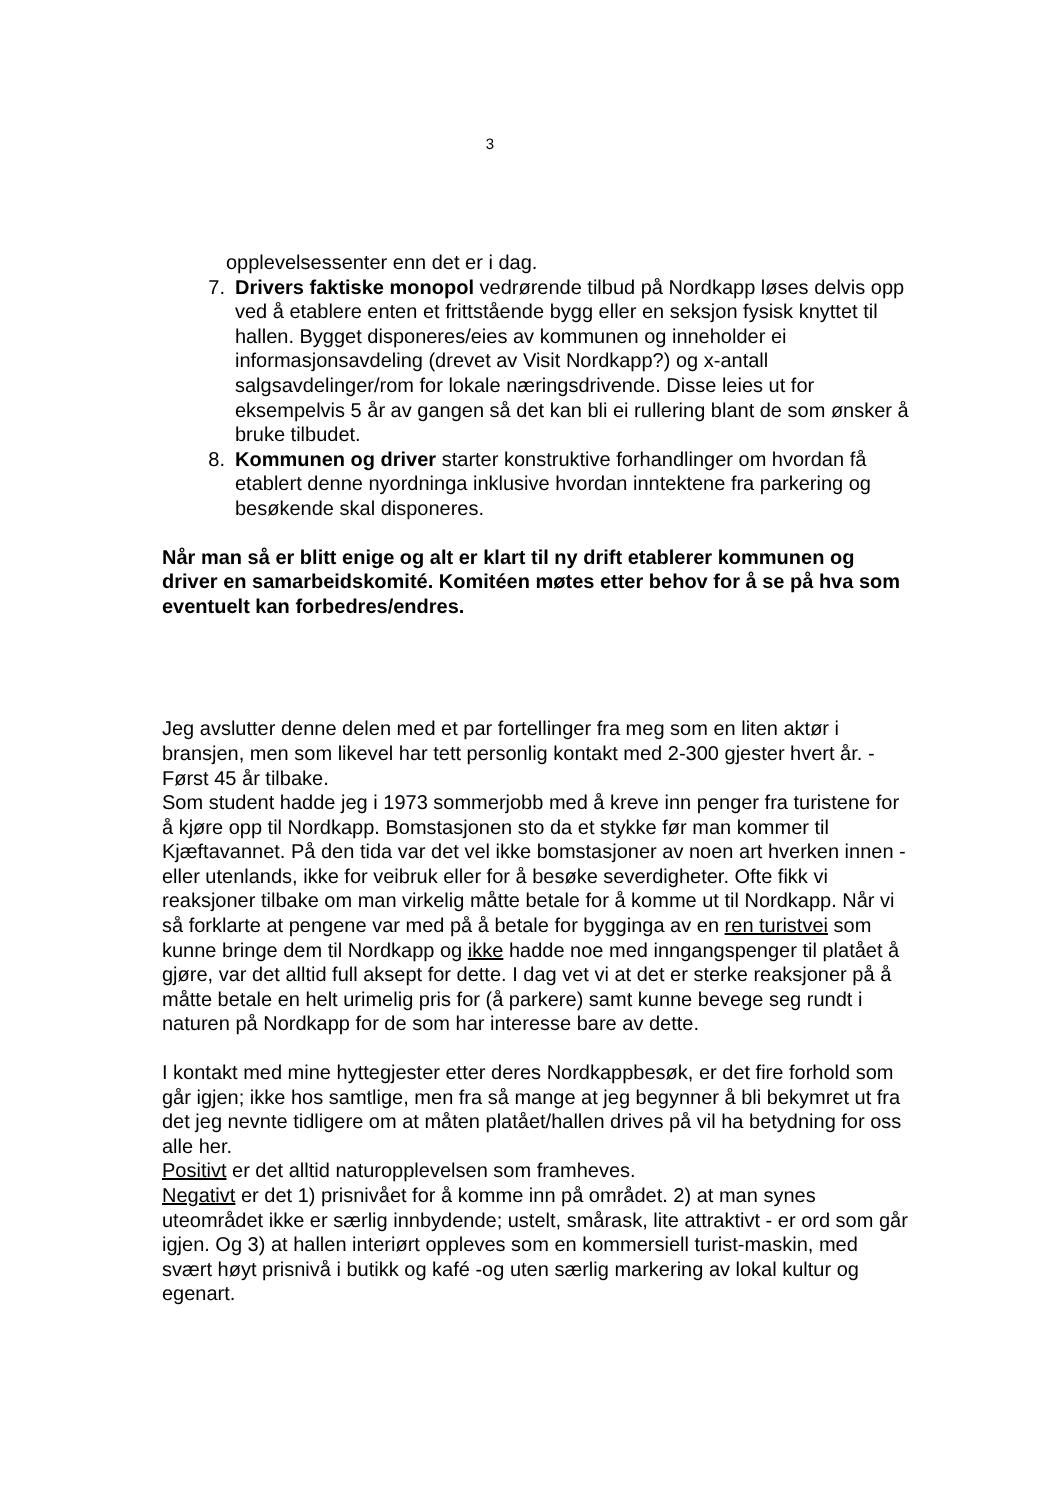3
opplevelsessenter enn det er i dag.
7. Drivers faktiske monopol vedrørende tilbud på Nordkapp løses delvis opp ved å etablere enten et frittstående bygg eller en seksjon fysisk knyttet til hallen. Bygget disponeres/eies av kommunen og inneholder ei informasjonsavdeling (drevet av Visit Nordkapp?) og x-antall salgsavdelinger/rom for lokale næringsdrivende. Disse leies ut for eksempelvis 5 år av gangen så det kan bli ei rullering blant de som ønsker å bruke tilbudet.
8. Kommunen og driver starter konstruktive forhandlinger om hvordan få etablert denne nyordninga inklusive hvordan inntektene fra parkering og besøkende skal disponeres.
Når man så er blitt enige og alt er klart til ny drift etablerer kommunen og driver en samarbeidskomité. Komitéen møtes etter behov for å se på hva som eventuelt kan forbedres/endres.
Jeg avslutter denne delen med et par fortellinger fra meg som en liten aktør i bransjen, men som likevel har tett personlig kontakt med 2-300 gjester hvert år. -Først 45 år tilbake.
Som student hadde jeg i 1973 sommerjobb med å kreve inn penger fra turistene for å kjøre opp til Nordkapp. Bomstasjonen sto da et stykke før man kommer til Kjæftavannet. På den tida var det vel ikke bomstasjoner av noen art hverken innen -eller utenlands, ikke for veibruk eller for å besøke severdigheter. Ofte fikk vi reaksjoner tilbake om man virkelig måtte betale for å komme ut til Nordkapp. Når vi så forklarte at pengene var med på å betale for bygginga av en ren turistvei som kunne bringe dem til Nordkapp og ikke hadde noe med inngangspenger til platået å gjøre, var det alltid full aksept for dette. I dag vet vi at det er sterke reaksjoner på å måtte betale en helt urimelig pris for (å parkere) samt kunne bevege seg rundt i naturen på Nordkapp for de som har interesse bare av dette.
I kontakt med mine hyttegjester etter deres Nordkappbesøk, er det fire forhold som går igjen; ikke hos samtlige, men fra så mange at jeg begynner å bli bekymret ut fra det jeg nevnte tidligere om at måten platået/hallen drives på vil ha betydning for oss alle her.
Positivt er det alltid naturopplevelsen som framheves.
Negativt er det 1) prisnivået for å komme inn på området. 2) at man synes uteområdet ikke er særlig innbydende; ustelt, smårask, lite attraktivt - er ord som går igjen. Og 3) at hallen interiørt oppleves som en kommersiell turist-maskin, med svært høyt prisnivå i butikk og kafé -og uten særlig markering av lokal kultur og egenart.